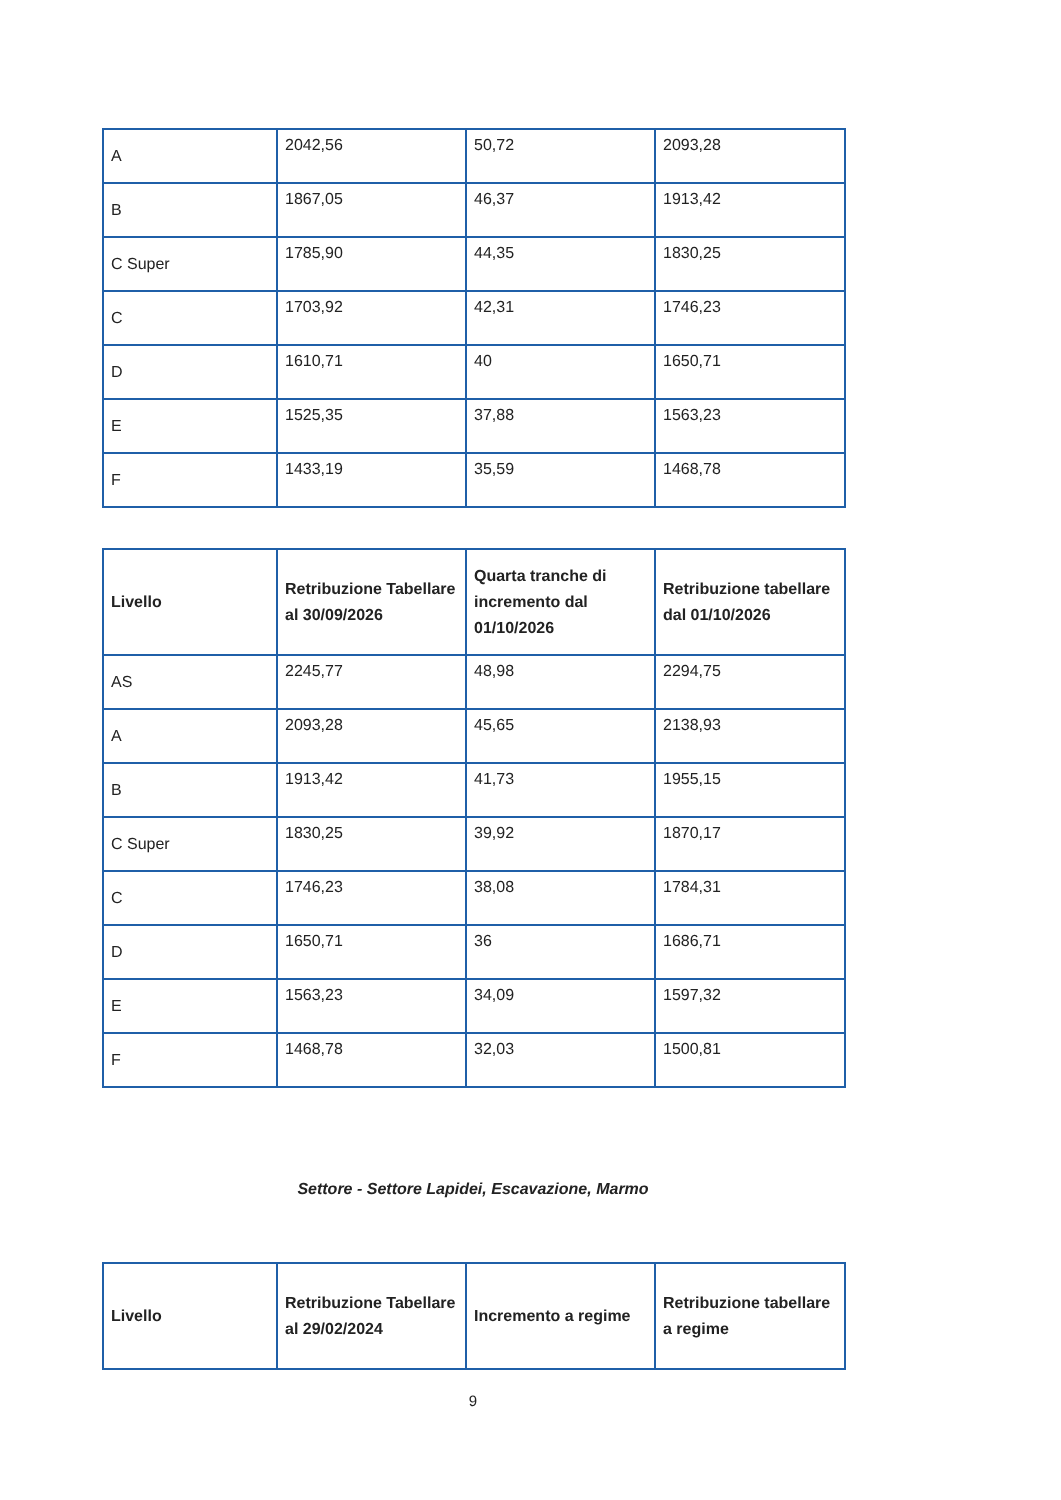| A | 2042,56 | 50,72 | 2093,28 |
| B | 1867,05 | 46,37 | 1913,42 |
| C Super | 1785,90 | 44,35 | 1830,25 |
| C | 1703,92 | 42,31 | 1746,23 |
| D | 1610,71 | 40 | 1650,71 |
| E | 1525,35 | 37,88 | 1563,23 |
| F | 1433,19 | 35,59 | 1468,78 |
| Livello | Retribuzione Tabellare al 30/09/2026 | Quarta tranche di incremento dal 01/10/2026 | Retribuzione tabellare dal 01/10/2026 |
| --- | --- | --- | --- |
| AS | 2245,77 | 48,98 | 2294,75 |
| A | 2093,28 | 45,65 | 2138,93 |
| B | 1913,42 | 41,73 | 1955,15 |
| C Super | 1830,25 | 39,92 | 1870,17 |
| C | 1746,23 | 38,08 | 1784,31 |
| D | 1650,71 | 36 | 1686,71 |
| E | 1563,23 | 34,09 | 1597,32 |
| F | 1468,78 | 32,03 | 1500,81 |
Settore - Settore Lapidei, Escavazione, Marmo
| Livello | Retribuzione Tabellare al 29/02/2024 | Incremento a regime | Retribuzione tabellare a regime |
| --- | --- | --- | --- |
9